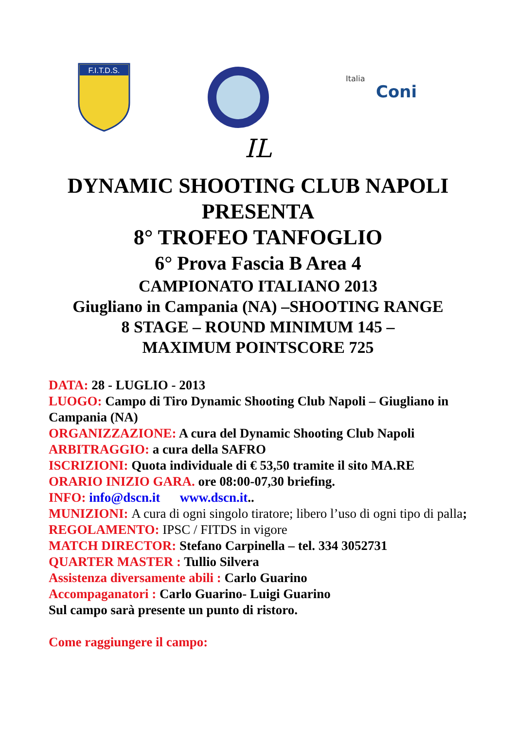F.I.T.D.S.
Italia
Coni
IL
DYNAMIC SHOOTING CLUB NAPOLI
PRESENTA
8° TROFEO TANFOGLIO
6° Prova Fascia B Area 4
CAMPIONATO ITALIANO 2013
Giugliano in Campania (NA) –SHOOTING RANGE
8 STAGE – ROUND MINIMUM 145 –
MAXIMUM POINTSCORE 725
DATA: 28 - LUGLIO - 2013
LUOGO: Campo di Tiro Dynamic Shooting Club Napoli – Giugliano in Campania (NA)
ORGANIZZAZIONE: A cura del Dynamic Shooting Club Napoli
ARBITRAGGIO: a cura della SAFRO
ISCRIZIONI: Quota individuale di € 53,50 tramite il sito MA.RE
ORARIO INIZIO GARA. ore 08:00-07,30 briefing.
INFO: info@dscn.it www.dscn.it..
MUNIZIONI: A cura di ogni singolo tiratore; libero l’uso di ogni tipo di palla;
REGOLAMENTO: IPSC / FITDS in vigore
MATCH DIRECTOR: Stefano Carpinella – tel. 334 3052731
QUARTER MASTER : Tullio Silvera
Assistenza diversamente abili : Carlo Guarino
Accompaganatori : Carlo Guarino- Luigi Guarino
Sul campo sarà presente un punto di ristoro.
Come raggiungere il campo: